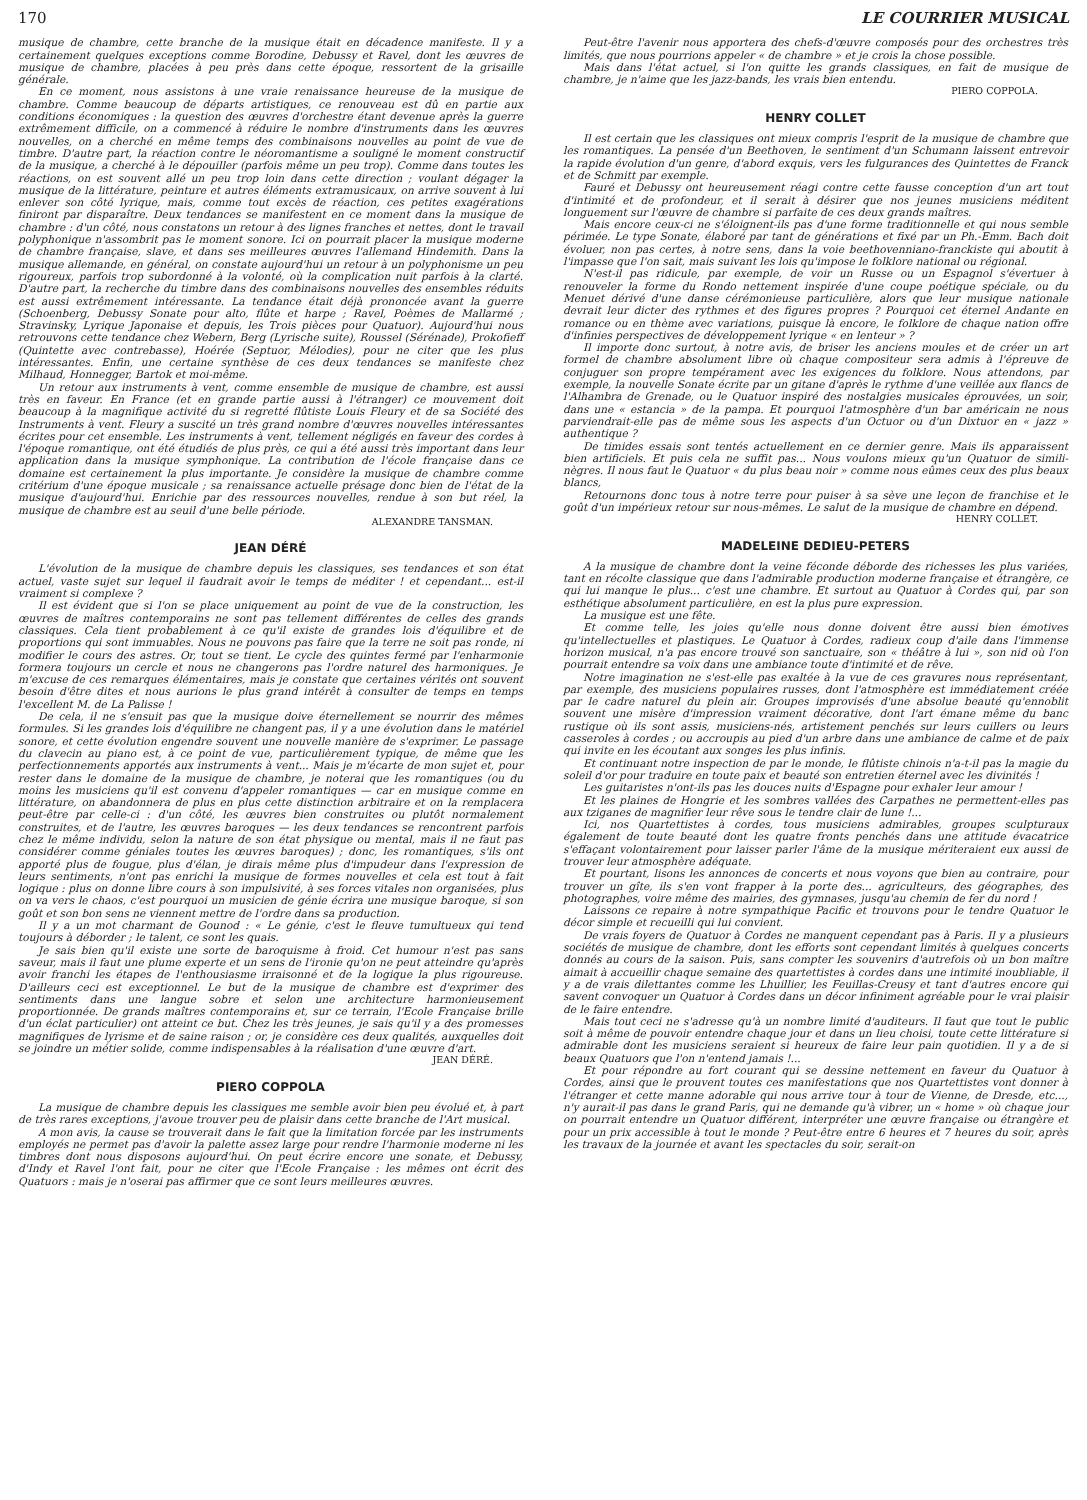170 LE COURRIER MUSICAL
musique de chambre, cette branche de la musique était en décadence manifeste. Il y a certainement quelques exceptions comme Borodine, Debussy et Ravel, dont les œuvres de musique de chambre, placées à peu près dans cette époque, ressortent de la grisaille générale.
En ce moment, nous assistons à une vraie renaissance heureuse de la musique de chambre. Comme beaucoup de départs artistiques, ce renouveau est dû en partie aux conditions économiques : la question des œuvres d'orchestre étant devenue après la guerre extrêmement difficile, on a commencé à réduire le nombre d'instruments dans les œuvres nouvelles, on a cherché en même temps des combinaisons nouvelles au point de vue de timbre. D'autre part, la réaction contre le néoromantisme a souligné le moment constructif de la musique, a cherché à le dépouiller (parfois même un peu trop). Comme dans toutes les réactions, on est souvent allé un peu trop loin dans cette direction ; voulant dégager la musique de la littérature, peinture et autres éléments extramusicaux, on arrive souvent à lui enlever son côté lyrique, mais, comme tout excès de réaction, ces petites exagérations finiront par disparaître. Deux tendances se manifestent en ce moment dans la musique de chambre : d'un côté, nous constatons un retour à des lignes franches et nettes, dont le travail polyphonique n'assombrit pas le moment sonore. Ici on pourrait placer la musique moderne de chambre française, slave, et dans ses meilleures œuvres l'allemand Hindemith. Dans la musique allemande, en général, on constate aujourd'hui un retour à un polyphonisme un peu rigoureux, parfois trop subordonné à la volonté, où la complication nuit parfois à la clarté. D'autre part, la recherche du timbre dans des combinaisons nouvelles des ensembles réduits est aussi extrêmement intéressante. La tendance était déjà prononcée avant la guerre (Schoenberg, Debussy Sonate pour alto, flûte et harpe ; Ravel, Poèmes de Mallarmé ; Stravinsky, Lyrique Japonaise et depuis, les Trois pièces pour Quatuor). Aujourd'hui nous retrouvons cette tendance chez Webern, Berg (Lyrische suite), Roussel (Sérénade), Prokofieff (Quintette avec contrebasse), Hoérée (Septuor, Mélodies), pour ne citer que les plus intéressantes. Enfin, une certaine synthèse de ces deux tendances se manifeste chez Milhaud, Honnegger, Bartok et moi-même.
Un retour aux instruments à vent, comme ensemble de musique de chambre, est aussi très en faveur. En France (et en grande partie aussi à l'étranger) ce mouvement doit beaucoup à la magnifique activité du si regretté flûtiste Louis Fleury et de sa Société des Instruments à vent. Fleury a suscité un très grand nombre d'œuvres nouvelles intéressantes écrites pour cet ensemble. Les instruments à vent, tellement négligés en faveur des cordes à l'époque romantique, ont été étudiés de plus près, ce qui a été aussi très important dans leur application dans la musique symphonique. La contribution de l'école française dans ce domaine est certainement la plus importante. Je considère la musique de chambre comme critérium d'une époque musicale ; sa renaissance actuelle présage donc bien de l'état de la musique d'aujourd'hui. Enrichie par des ressources nouvelles, rendue à son but réel, la musique de chambre est au seuil d'une belle période.
ALEXANDRE TANSMAN.
JEAN DÉRÉ
L'évolution de la musique de chambre depuis les classiques, ses tendances et son état actuel, vaste sujet sur lequel il faudrait avoir le temps de méditer ! et cependant... est-il vraiment si complexe ?
Il est évident que si l'on se place uniquement au point de vue de la construction, les œuvres de maîtres contemporains ne sont pas tellement différentes de celles des grands classiques. Cela tient probablement à ce qu'il existe de grandes lois d'équilibre et de proportions qui sont immuables. Nous ne pouvons pas faire que la terre ne soit pas ronde, ni modifier le cours des astres. Or, tout se tient. Le cycle des quintes fermé par l'enharmonie formera toujours un cercle et nous ne changerons pas l'ordre naturel des harmoniques. Je m'excuse de ces remarques élémentaires, mais je constate que certaines vérités ont souvent besoin d'être dites et nous aurions le plus grand intérêt à consulter de temps en temps l'excellent M. de La Palisse !
De cela, il ne s'ensuit pas que la musique doive éternellement se nourrir des mêmes formules. Si les grandes lois d'équilibre ne changent pas, il y a une évolution dans le matériel sonore, et cette évolution engendre souvent une nouvelle manière de s'exprimer. Le passage du clavecin au piano est, à ce point de vue, particulièrement typique, de même que les perfectionnements apportés aux instruments à vent... Mais je m'écarte de mon sujet et, pour rester dans le domaine de la musique de chambre, je noterai que les romantiques (ou du moins les musiciens qu'il est convenu d'appeler romantiques — car en musique comme en littérature, on abandonnera de plus en plus cette distinction arbitraire et on la remplacera peut-être par celle-ci : d'un côté, les œuvres bien construites ou plutôt normalement construites, et de l'autre, les œuvres baroques — les deux tendances se rencontrent parfois chez le même individu, selon la nature de son état physique ou mental, mais il ne faut pas considérer comme géniales toutes les œuvres baroques) ; donc, les romantiques, s'ils ont apporté plus de fougue, plus d'élan, je dirais même plus d'impudeur dans l'expression de leurs sentiments, n'ont pas enrichi la musique de formes nouvelles et cela est tout à fait logique : plus on donne libre cours à son impulsivité, à ses forces vitales non organisées, plus on va vers le chaos, c'est pourquoi un musicien de génie écrira une musique baroque, si son goût et son bon sens ne viennent mettre de l'ordre dans sa production.
Il y a un mot charmant de Gounod : « Le génie, c'est le fleuve tumultueux qui tend toujours à déborder ; le talent, ce sont les quais.
Je sais bien qu'il existe une sorte de baroquisme à froid. Cet humour n'est pas sans saveur, mais il faut une plume experte et un sens de l'ironie qu'on ne peut atteindre qu'après avoir franchi les étapes de l'enthousiasme irraisonné et de la logique la plus rigoureuse. D'ailleurs ceci est exceptionnel. Le but de la musique de chambre est d'exprimer des sentiments dans une langue sobre et selon une architecture harmonieusement proportionnée. De grands maîtres contemporains et, sur ce terrain, l'Ecole Française brille d'un éclat particulier) ont atteint ce but. Chez les très jeunes, je sais qu'il y a des promesses magnifiques de lyrisme et de saine raison ; or, je considère ces deux qualités, auxquelles doit se joindre un métier solide, comme indispensables à la réalisation d'une œuvre d'art.
JEAN DÉRÉ.
PIERO COPPOLA
La musique de chambre depuis les classiques me semble avoir bien peu évolué et, à part de très rares exceptions, j'avoue trouver peu de plaisir dans cette branche de l'Art musical.
A mon avis, la cause se trouverait dans le fait que la limitation forcée par les instruments employés ne permet pas d'avoir la palette assez large pour rendre l'harmonie moderne ni les timbres dont nous disposons aujourd'hui. On peut écrire encore une sonate, et Debussy, d'Indy et Ravel l'ont fait, pour ne citer que l'Ecole Française : les mêmes ont écrit des Quatuors : mais je n'oserai pas affirmer que ce sont leurs meilleures œuvres.
Peut-être l'avenir nous apportera des chefs-d'œuvre composés pour des orchestres très limités, que nous pourrions appeler « de chambre » et je crois la chose possible.
Mais dans l'état actuel, si l'on quitte les grands classiques, en fait de musique de chambre, je n'aime que les jazz-bands, les vrais bien entendu.
PIERO COPPOLA.
HENRY COLLET
Il est certain que les classiques ont mieux compris l'esprit de la musique de chambre que les romantiques. La pensée d'un Beethoven, le sentiment d'un Schumann laissent entrevoir la rapide évolution d'un genre, d'abord exquis, vers les fulgurances des Quintettes de Franck et de Schmitt par exemple.
Fauré et Debussy ont heureusement réagi contre cette fausse conception d'un art tout d'intimité et de profondeur, et il serait à désirer que nos jeunes musiciens méditent longuement sur l'œuvre de chambre si parfaite de ces deux grands maîtres.
Mais encore ceux-ci ne s'éloignent-ils pas d'une forme traditionnelle et qui nous semble périmée. Le type Sonate, élaboré par tant de générations et fixé par un Ph.-Emm. Bach doit évoluer, non pas certes, à notre sens, dans la voie beethovenniano-franckiste qui aboutit à l'impasse que l'on sait, mais suivant les lois qu'impose le folklore national ou régional.
N'est-il pas ridicule, par exemple, de voir un Russe ou un Espagnol s'évertuer à renouveler la forme du Rondo nettement inspirée d'une coupe poétique spéciale, ou du Menuet dérivé d'une danse cérémonieuse particulière, alors que leur musique nationale devrait leur dicter des rythmes et des figures propres ? Pourquoi cet éternel Andante en romance ou en thème avec variations, puisque là encore, le folklore de chaque nation offre d'infinies perspectives de développement lyrique « en lenteur » ?
Il importe donc surtout, à notre avis, de briser les anciens moules et de créer un art formel de chambre absolument libre où chaque compositeur sera admis à l'épreuve de conjuguer son propre tempérament avec les exigences du folklore. Nous attendons, par exemple, la nouvelle Sonate écrite par un gitane d'après le rythme d'une veillée aux flancs de l'Alhambra de Grenade, ou le Quatuor inspiré des nostalgies musicales éprouvées, un soir, dans une « estancia » de la pampa. Et pourquoi l'atmosphère d'un bar américain ne nous parviendrait-elle pas de même sous les aspects d'un Octuor ou d'un Dixtuor en « jazz » authentique ?
De timides essais sont tentés actuellement en ce dernier genre. Mais ils apparaissent bien artificiels. Et puis cela ne suffit pas... Nous voulons mieux qu'un Quatuor de simili-nègres. Il nous faut le Quatuor « du plus beau noir » comme nous eûmes ceux des plus beaux blancs,
Retournons donc tous à notre terre pour puiser à sa sève une leçon de franchise et le goût d'un impérieux retour sur nous-mêmes. Le salut de la musique de chambre en dépend.
HENRY COLLET.
MADELEINE DEDIEU-PETERS
A la musique de chambre dont la veine féconde déborde des richesses les plus variées, tant en récolte classique que dans l'admirable production moderne française et étrangère, ce qui lui manque le plus... c'est une chambre. Et surtout au Quatuor à Cordes qui, par son esthétique absolument particulière, en est la plus pure expression.
La musique est une fête.
Et comme telle, les joies qu'elle nous donne doivent être aussi bien émotives qu'intellectuelles et plastiques. Le Quatuor à Cordes, radieux coup d'aile dans l'immense horizon musical, n'a pas encore trouvé son sanctuaire, son « théâtre à lui », son nid où l'on pourrait entendre sa voix dans une ambiance toute d'intimité et de rêve.
Notre imagination ne s'est-elle pas exaltée à la vue de ces gravures nous représentant, par exemple, des musiciens populaires russes, dont l'atmosphère est immédiatement créée par le cadre naturel du plein air. Groupes improvisés d'une absolue beauté qu'ennoblit souvent une misère d'impression vraiment décorative, dont l'art émane même du banc rustique où ils sont assis, musiciens-nés, artistement penchés sur leurs cuillers ou leurs casseroles à cordes ; ou accroupis au pied d'un arbre dans une ambiance de calme et de paix qui invite en les écoutant aux songes les plus infinis.
Et continuant notre inspection de par le monde, le flûtiste chinois n'a-t-il pas la magie du soleil d'or pour traduire en toute paix et beauté son entretien éternel avec les divinités !
Les guitaristes n'ont-ils pas les douces nuits d'Espagne pour exhaler leur amour !
Et les plaines de Hongrie et les sombres vallées des Carpathes ne permettent-elles pas aux tziganes de magnifier leur rêve sous le tendre clair de lune !...
Ici, nos Quartettistes à cordes, tous musiciens admirables, groupes sculpturaux également de toute beauté dont les quatre fronts penchés dans une attitude évacatrice s'effaçant volontairement pour laisser parler l'âme de la musique mériteraient eux aussi de trouver leur atmosphère adéquate.
Et pourtant, lisons les annonces de concerts et nous voyons que bien au contraire, pour trouver un gîte, ils s'en vont frapper à la porte des... agriculteurs, des géographes, des photographes, voire même des mairies, des gymnases, jusqu'au chemin de fer du nord !
Laissons ce repaire à notre sympathique Pacific et trouvons pour le tendre Quatuor le décor simple et recueilli qui lui convient.
De vrais foyers de Quatuor à Cordes ne manquent cependant pas à Paris. Il y a plusieurs sociétés de musique de chambre, dont les efforts sont cependant limités à quelques concerts donnés au cours de la saison. Puis, sans compter les souvenirs d'autrefois où un bon maître aimait à accueillir chaque semaine des quartettistes à cordes dans une intimité inoubliable, il y a de vrais dilettantes comme les Lhuillier, les Feuillas-Creusy et tant d'autres encore qui savent convoquer un Quatuor à Cordes dans un décor infiniment agréable pour le vrai plaisir de le faire entendre.
Mais tout ceci ne s'adresse qu'à un nombre limité d'auditeurs. Il faut que tout le public soit à même de pouvoir entendre chaque jour et dans un lieu choisi, toute cette littérature si admirable dont les musiciens seraient si heureux de faire leur pain quotidien. Il y a de si beaux Quatuors que l'on n'entend jamais !...
Et pour répondre au fort courant qui se dessine nettement en faveur du Quatuor à Cordes, ainsi que le prouvent toutes ces manifestations que nos Quartettistes vont donner à l'étranger et cette manne adorable qui nous arrive tour à tour de Vienne, de Dresde, etc..., n'y aurait-il pas dans le grand Paris, qui ne demande qu'à vibrer, un « home » où chaque jour on pourrait entendre un Quatuor différent, interpréter une œuvre française ou étrangère et pour un prix accessible à tout le monde ? Peut-être entre 6 heures et 7 heures du soir, après les travaux de la journée et avant les spectacles du soir, serait-on